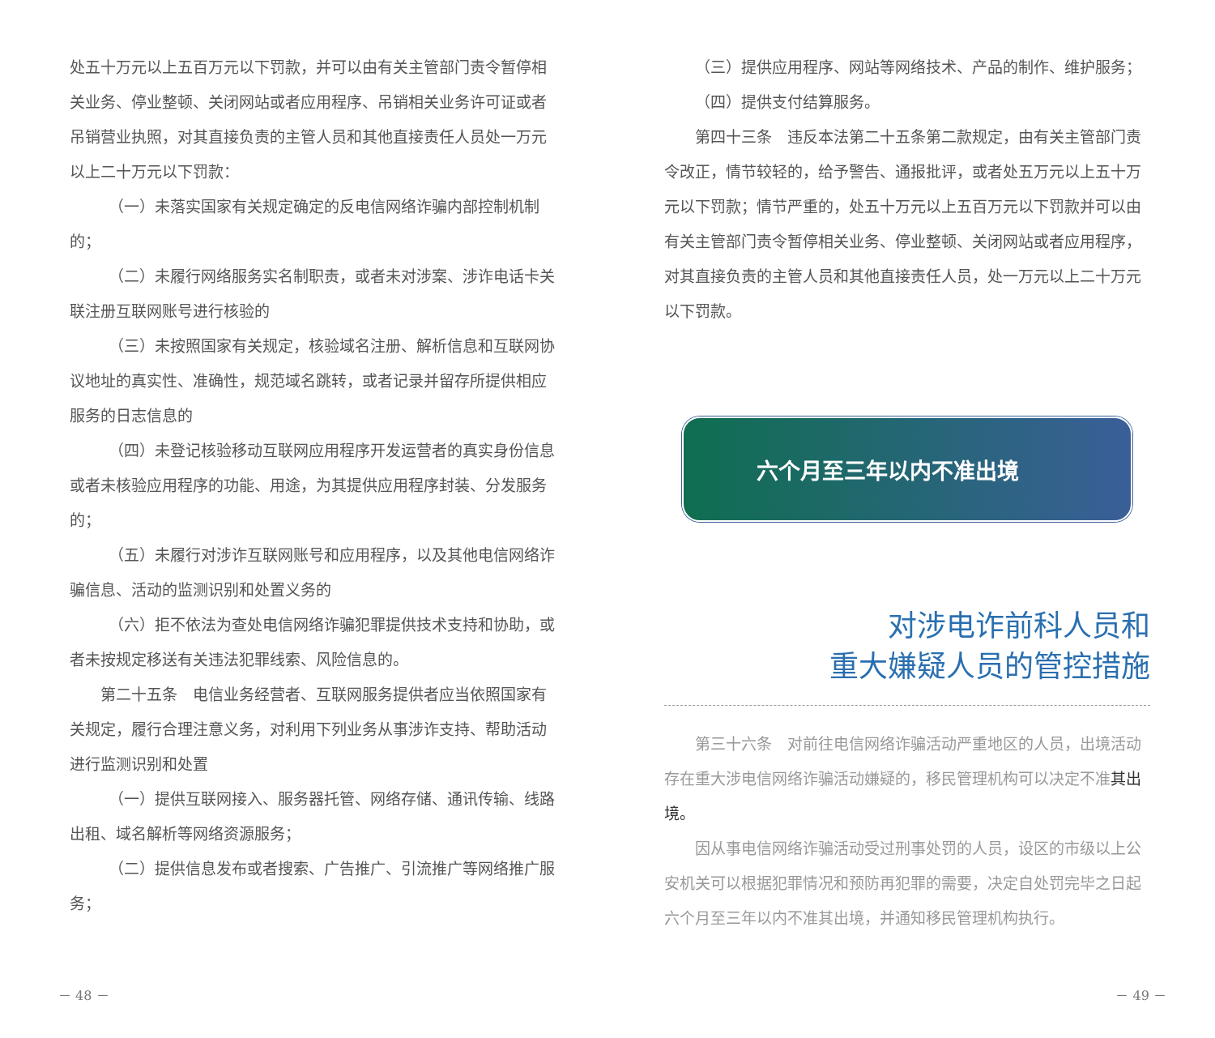处五十万元以上五百万元以下罚款，并可以由有关主管部门责令暂停相关业务、停业整顿、关闭网站或者应用程序、吊销相关业务许可证或者吊销营业执照，对其直接负责的主管人员和其他直接责任人员处一万元以上二十万元以下罚款：
（一）未落实国家有关规定确定的反电信网络诈骗内部控制机制的；
（二）未履行网络服务实名制职责，或者未对涉案、涉诈电话卡关联注册互联网账号进行核验的
（三）未按照国家有关规定，核验域名注册、解析信息和互联网协议地址的真实性、准确性，规范域名跳转，或者记录并留存所提供相应服务的日志信息的
（四）未登记核验移动互联网应用程序开发运营者的真实身份信息或者未核验应用程序的功能、用途，为其提供应用程序封装、分发服务的；
（五）未履行对涉诈互联网账号和应用程序，以及其他电信网络诈骗信息、活动的监测识别和处置义务的
（六）拒不依法为查处电信网络诈骗犯罪提供技术支持和协助，或者未按规定移送有关违法犯罪线索、风险信息的。
第二十五条　电信业务经营者、互联网服务提供者应当依照国家有关规定，履行合理注意义务，对利用下列业务从事涉诈支持、帮助活动进行监测识别和处置
（一）提供互联网接入、服务器托管、网络存储、通讯传输、线路出租、域名解析等网络资源服务；
（二）提供信息发布或者搜索、广告推广、引流推广等网络推广服务；
－ 48 －
（三）提供应用程序、网站等网络技术、产品的制作、维护服务；
（四）提供支付结算服务。
第四十三条　违反本法第二十五条第二款规定，由有关主管部门责令改正，情节较轻的，给予警告、通报批评，或者处五万元以上五十万元以下罚款；情节严重的，处五十万元以上五百万元以下罚款并可以由有关主管部门责令暂停相关业务、停业整顿、关闭网站或者应用程序，对其直接负责的主管人员和其他直接责任人员，处一万元以上二十万元以下罚款。
六个月至三年以内不准出境
对涉电诈前科人员和
重大嫌疑人员的管控措施
第三十六条　对前往电信网络诈骗活动严重地区的人员，出境活动存在重大涉电信网络诈骗活动嫌疑的，移民管理机构可以决定不准其出境。
因从事电信网络诈骗活动受过刑事处罚的人员，设区的市级以上公安机关可以根据犯罪情况和预防再犯罪的需要，决定自处罚完毕之日起六个月至三年以内不准其出境，并通知移民管理机构执行。
－ 49 －